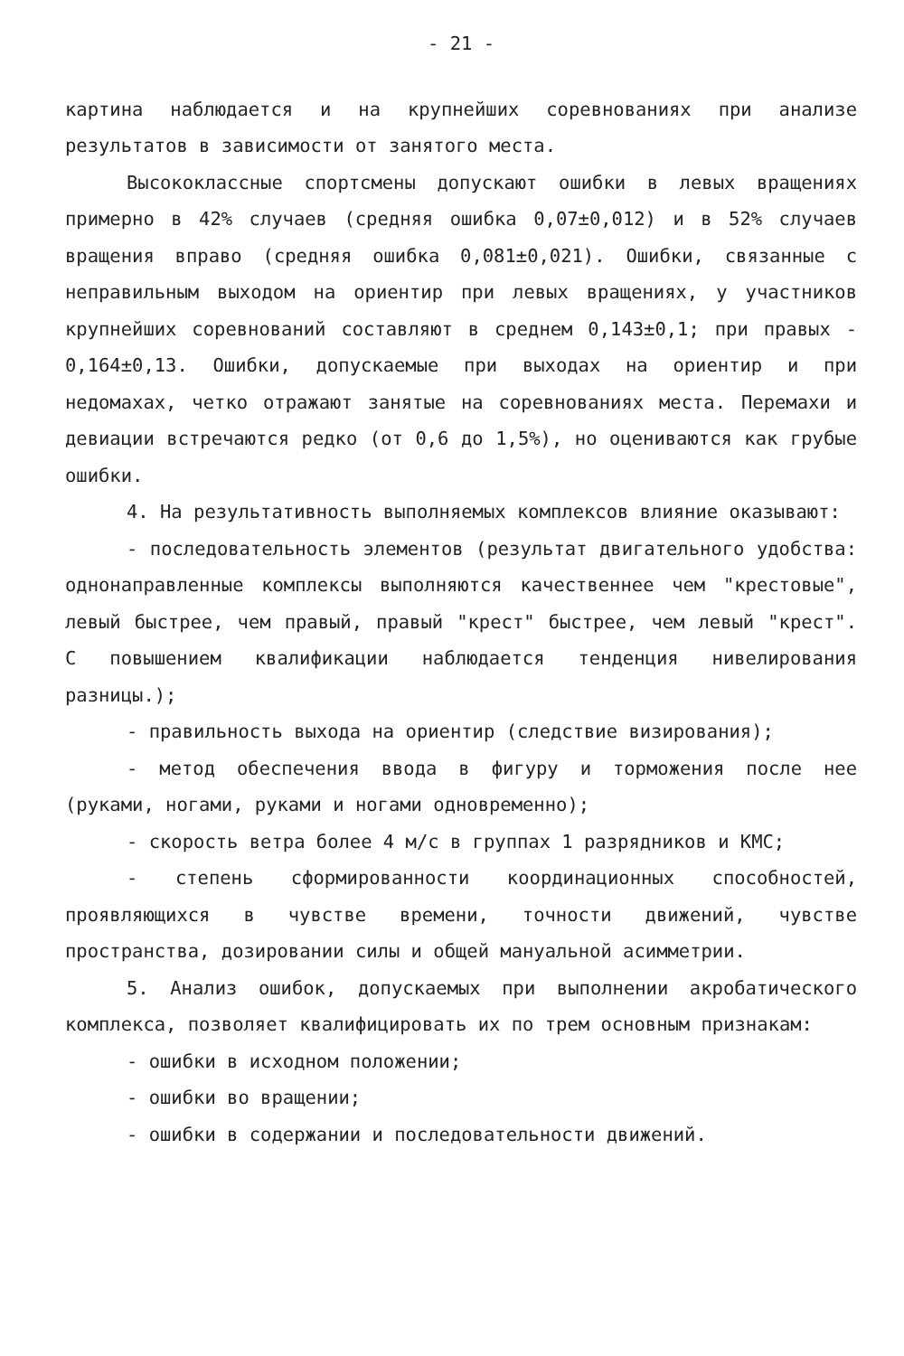- 21 -
картина наблюдается и на крупнейших соревнованиях при анализе результатов в зависимости от занятого места.
Высококлассные спортсмены допускают ошибки в левых вращениях примерно в 42% случаев (средняя ошибка 0,07±0,012) и в 52% случаев вращения вправо (средняя ошибка 0,081±0,021). Ошибки, связанные с неправильным выходом на ориентир при левых вращениях, у участников крупнейших соревнований составляют в среднем 0,143±0,1; при правых - 0,164±0,13. Ошибки, допускаемые при выходах на ориентир и при недомахах, четко отражают занятые на соревнованиях места. Перемахи и девиации встречаются редко (от 0,6 до 1,5%), но оцениваются как грубые ошибки.
4. На результативность выполняемых комплексов влияние оказывают:
- последовательность элементов (результат двигательного удобства: однонаправленные комплексы выполняются качественнее чем "крестовые", левый быстрее, чем правый, правый "крест" быстрее, чем левый "крест". С повышением квалификации наблюдается тенденция нивелирования разницы.);
- правильность выхода на ориентир (следствие визирования);
- метод обеспечения ввода в фигуру и торможения после нее (руками, ногами, руками и ногами одновременно);
- скорость ветра более 4 м/с в группах 1 разрядников и КМС;
- степень сформированности координационных способностей, проявляющихся в чувстве времени, точности движений, чувстве пространства, дозировании силы и общей мануальной асимметрии.
5. Анализ ошибок, допускаемых при выполнении акробатического комплекса, позволяет квалифицировать их по трем основным признакам:
- ошибки в исходном положении;
- ошибки во вращении;
- ошибки в содержании и последовательности движений.